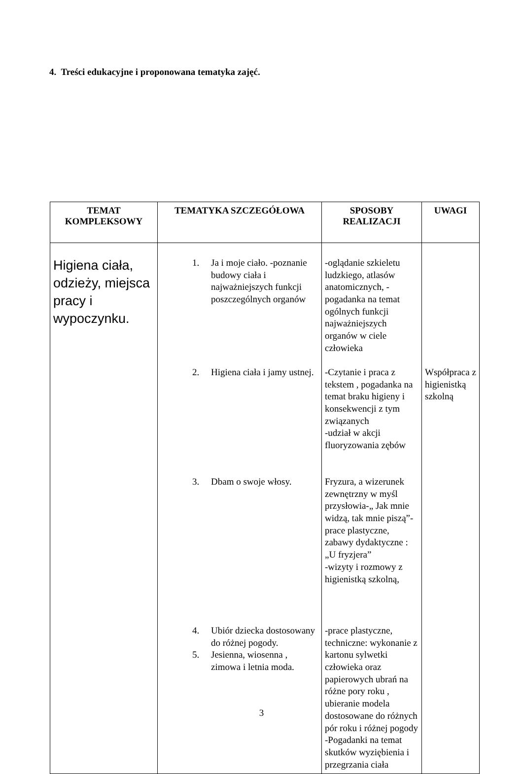4. Treści edukacyjne i proponowana tematyka zajęć.
| TEMAT KOMPLEKSOWY | TEMATYKA SZCZEGÓŁOWA | SPOSOBY REALIZACJI | UWAGI |
| --- | --- | --- | --- |
| Higiena ciała, odzieży, miejsca pracy i wypoczynku. | 1. Ja i moje ciało. -poznanie budowy ciała i najważniejszych funkcji poszczególnych organów 2. Higiena ciała i jamy ustnej. 3. Dbam o swoje włosy. 4. Ubiór dziecka dostosowany do różnej pogody. 5. Jesienna, wiosenna , zimowa i letnia moda. | -oglądanie szkieletu ludzkiego, atlasów anatomicznych, -pogadanka na temat ogólnych funkcji najważniejszych organów w ciele człowieka -Czytanie i praca z tekstem , pogadanka na temat braku higieny i konsekwencji z tym związanych -udział w akcji fluoryzowania zębów Fryzura, a wizerunek zewnętrzny w myśl przysłowia-„ Jak mnie widzą, tak mnie piszą”- prace plastyczne, zabawy dydaktyczne : „U fryzjera” -wizyty i rozmowy z higienistką szkolną, -prace plastyczne, techniczne: wykonanie z kartonu sylwetki człowieka oraz papierowych ubrań na różne pory roku , ubieranie modela dostosowane do różnych pór roku i różnej pogody -Pogadanki na temat skutków wyziębienia i przegrzania ciała | Współpraca z higienistką szkolną |
3